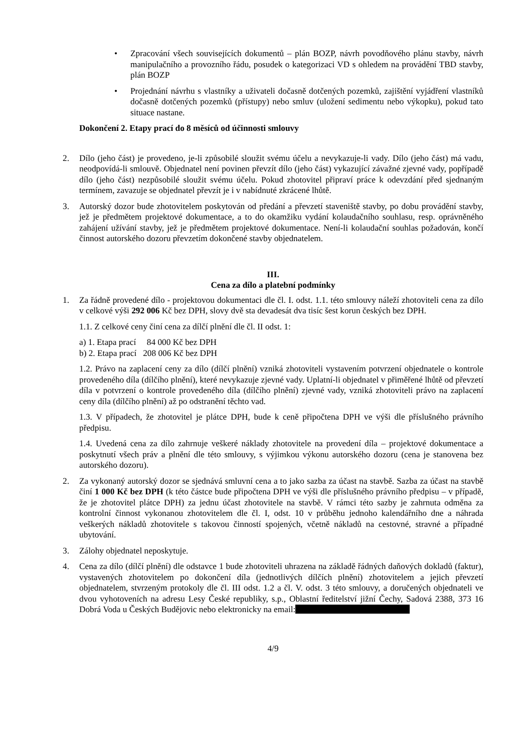• Zpracování všech souvisejících dokumentů – plán BOZP, návrh povodňového plánu stavby, návrh manipulačního a provozního řádu, posudek o kategorizaci VD s ohledem na provádění TBD stavby, plán BOZP
• Projednání návrhu s vlastníky a uživateli dočasně dotčených pozemků, zajištění vyjádření vlastníků dočasně dotčených pozemků (přístupy) nebo smluv (uložení sedimentu nebo výkopku), pokud tato situace nastane.
Dokončení 2. Etapy prací do 8 měsíců od účinnosti smlouvy
2. Dílo (jeho část) je provedeno, je-li způsobilé sloužit svému účelu a nevykazuje-li vady. Dílo (jeho část) má vadu, neodpovídá-li smlouvě. Objednatel není povinen převzít dílo (jeho část) vykazující závažné zjevné vady, popřípadě dílo (jeho část) nezpůsobilé sloužit svému účelu. Pokud zhotovitel připraví práce k odevzdání před sjednaným termínem, zavazuje se objednatel převzít je i v nabídnuté zkrácené lhůtě.
3. Autorský dozor bude zhotovitelem poskytován od předání a převzetí staveniště stavby, po dobu provádění stavby, jež je předmětem projektové dokumentace, a to do okamžiku vydání kolaudačního souhlasu, resp. oprávněného zahájení užívání stavby, jež je předmětem projektové dokumentace. Není-li kolaudační souhlas požadován, končí činnost autorského dozoru převzetím dokončené stavby objednatelem.
III.
Cena za dílo a platební podmínky
1. Za řádně provedené dílo - projektovou dokumentaci dle čl. I. odst. 1.1. této smlouvy náleží zhotoviteli cena za dílo v celkové výši 292 006 Kč bez DPH, slovy dvě sta devadesát dva tisíc šest korun českých bez DPH.
1.1. Z celkové ceny činí cena za dílčí plnění dle čl. II odst. 1:
a) 1. Etapa prací 84 000 Kč bez DPH
b) 2. Etapa prací 208 006 Kč bez DPH
1.2. Právo na zaplacení ceny za dílo (dílčí plnění) vzniká zhotoviteli vystavením potvrzení objednatele o kontrole provedeného díla (dílčího plnění), které nevykazuje zjevné vady. Uplatní-li objednatel v přiměřené lhůtě od převzetí díla v potvrzení o kontrole provedeného díla (dílčího plnění) zjevné vady, vzniká zhotoviteli právo na zaplacení ceny díla (dílčího plnění) až po odstranění těchto vad.
1.3. V případech, že zhotovitel je plátce DPH, bude k ceně připočtena DPH ve výši dle příslušného právního předpisu.
1.4. Uvedená cena za dílo zahrnuje veškeré náklady zhotovitele na provedení díla – projektové dokumentace a poskytnutí všech práv a plnění dle této smlouvy, s výjimkou výkonu autorského dozoru (cena je stanovena bez autorského dozoru).
2. Za vykonaný autorský dozor se sjednává smluvní cena a to jako sazba za účast na stavbě. Sazba za účast na stavbě činí 1 000 Kč bez DPH (k této částce bude připočtena DPH ve výši dle příslušného právního předpisu – v případě, že je zhotovitel plátce DPH) za jednu účast zhotovitele na stavbě. V rámci této sazby je zahrnuta odměna za kontrolní činnost vykonanou zhotovitelem dle čl. I, odst. 10 v průběhu jednoho kalendářního dne a náhrada veškerých nákladů zhotovitele s takovou činností spojených, včetně nákladů na cestovné, stravné a případné ubytování.
3. Zálohy objednatel neposkytuje.
4. Cena za dílo (dílčí plnění) dle odstavce 1 bude zhotoviteli uhrazena na základě řádných daňových dokladů (faktur), vystavených zhotovitelem po dokončení díla (jednotlivých dílčích plnění) zhotovitelem a jejich převzetí objednatelem, stvrzeným protokoly dle čl. III odst. 1.2 a čl. V. odst. 3 této smlouvy, a doručených objednateli ve dvou vyhotoveních na adresu Lesy České republiky, s.p., Oblastní ředitelství jižní Čechy, Sadová 2388, 373 16 Dobrá Voda u Českých Budějovic nebo elektronicky na email:
4/9